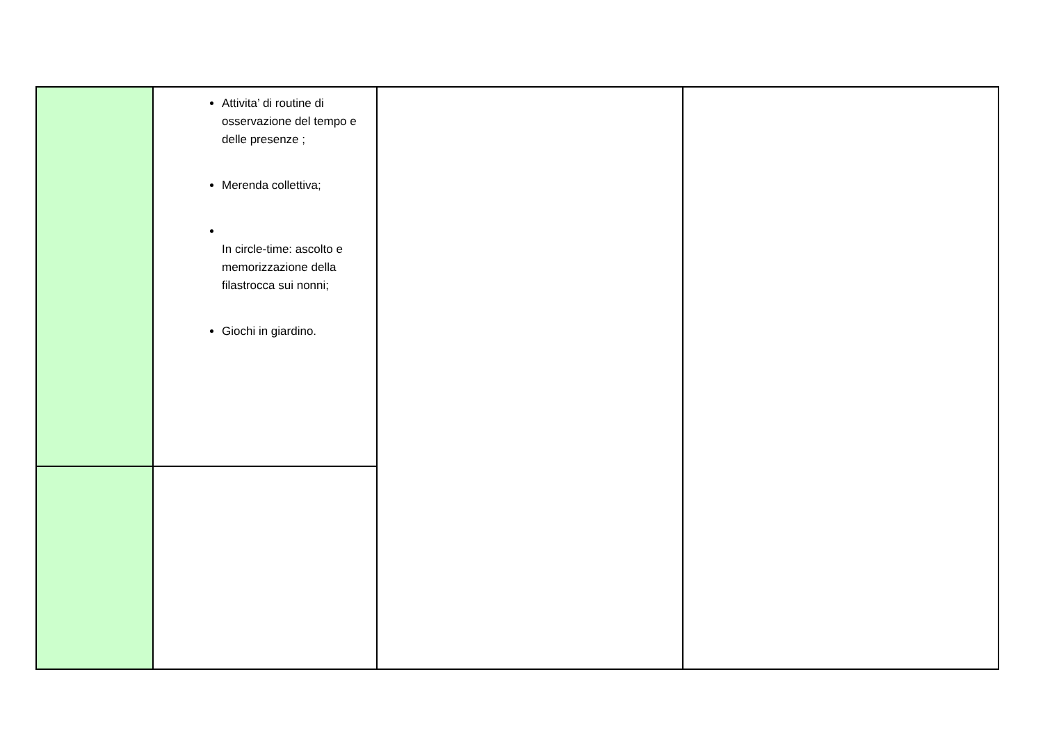| | Attivita’ di routine di osservazione del tempo e delle presenze ; Merenda collettiva; In circle-time: ascolto e memorizzazione della filastrocca sui nonni; Giochi in giardino. | | |